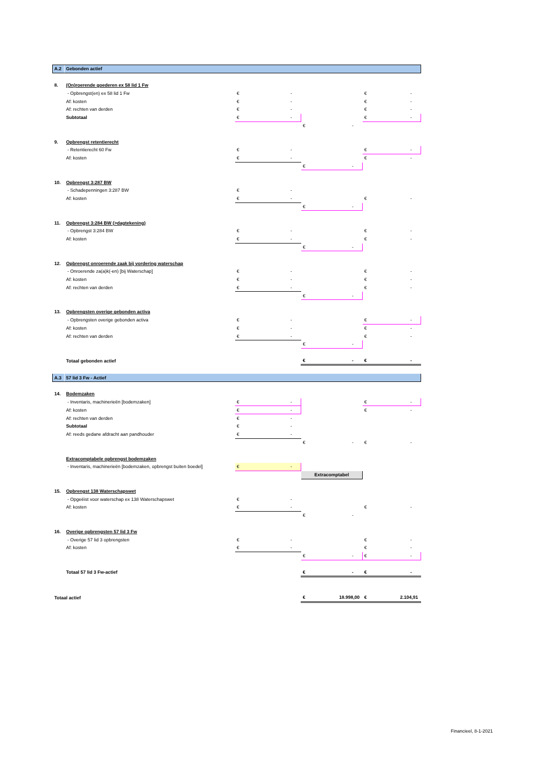| A.2 | Gebonden actief | | | |
| 8. | (On)roerende goederen ex 58 lid 1 Fw | | | |
| | - Opbrengst(en) ex 58 lid 1 Fw | € - | | € - |
| | Af: kosten | € - | | € - |
| | Af: rechten van derden | € - | | € - |
| | Subtotaal | € - | | € - |
| | | | € - | |
| 9. | Opbrengst retentierecht | | | |
| | - Retentierecht 60 Fw | € - | | € - |
| | Af: kosten | € - | | € - |
| | | | € - | |
| 10. | Opbrengst 3:287 BW | | | |
| | - Schadepenningen 3:287 BW | € - | | |
| | Af: kosten | € - | | € - |
| | | | € - | |
| 11. | Opbrengst 3:284 BW (>dagtekening) | | | |
| | - Opbrengst 3:284 BW | € - | | € - |
| | Af: kosten | € - | | € - |
| | | | € - | |
| 12. | Opbrengst onroerende zaak bij vordering waterschap | | | |
| | - Onroerende za(a)k(-en) [bij Waterschap] | € - | | € - |
| | Af: kosten | € - | | € - |
| | Af: rechten van derden | € - | | € - |
| | | | € - | |
| 13. | Opbrengsten overige gebonden activa | | | |
| | - Opbrengsten overige gebonden activa | € - | | € - |
| | Af: kosten | € - | | € - |
| | Af: rechten van derden | € - | | € - |
| | | | € - | |
| | Totaal gebonden actief | | € - | € - |
| A.3 | 57 lid 3 Fw - Actief | | | |
| 14. | Bodemzaken | | | |
| | - Inventaris, machinerieën [bodemzaken] | € - | | € - |
| | Af: kosten | € - | | € - |
| | Af: rechten van derden | € - | | |
| | Subtotaal | € - | | |
| | Af: reeds gedane afdracht aan pandhouder | € - | | |
| | | | € - | € - |
| | Extracomptabele opbrengst bodemzaken | | | |
| | - Inventaris, machinerieën [bodemzaken, opbrengst buiten boedel] | € - | | |
| | | | Extracomptabel | |
| 15. | Opbrengst 138 Waterschapswet | | | |
| | - Opgeëist voor waterschap ex 138 Waterschapswet | € - | | |
| | Af: kosten | € - | | € - |
| | | | € - | |
| 16. | Overige opbrengsten 57 lid 3 Fw | | | |
| | - Overige 57 lid 3 opbrengsten | € - | | € - |
| | Af: kosten | € - | | € - |
| | | | € - | € - |
| | Totaal 57 lid 3 Fw-actief | | € - | € - |
| Totaal actief | | | € 18.998,00 | € 2.104,91 |
Financieel, 8-1-2021